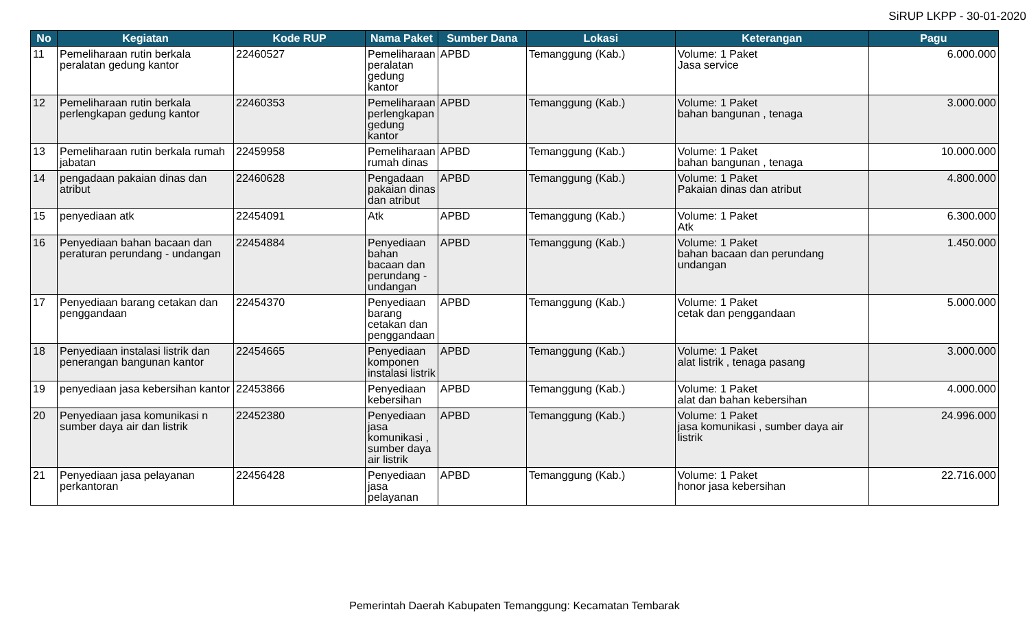SiRUP LKPP - 30-01-2020
| No | Kegiatan | Kode RUP | Nama Paket | Sumber Dana | Lokasi | Keterangan | Pagu |
| --- | --- | --- | --- | --- | --- | --- | --- |
| 11 | Pemeliharaan rutin berkala peralatan gedung kantor | 22460527 | Pemeliharaan peralatan gedung kantor | APBD | Temanggung (Kab.) | Volume: 1 Paket Jasa service | 6.000.000 |
| 12 | Pemeliharaan rutin berkala perlengkapan gedung kantor | 22460353 | Pemeliharaan perlengkapan gedung kantor | APBD | Temanggung (Kab.) | Volume: 1 Paket bahan bangunan , tenaga | 3.000.000 |
| 13 | Pemeliharaan rutin berkala rumah jabatan | 22459958 | Pemeliharaan rumah dinas | APBD | Temanggung (Kab.) | Volume: 1 Paket bahan bangunan , tenaga | 10.000.000 |
| 14 | pengadaan pakaian dinas dan atribut | 22460628 | Pengadaan pakaian dinas dan atribut | APBD | Temanggung (Kab.) | Volume: 1 Paket Pakaian dinas dan atribut | 4.800.000 |
| 15 | penyediaan atk | 22454091 | Atk | APBD | Temanggung (Kab.) | Volume: 1 Paket Atk | 6.300.000 |
| 16 | Penyediaan bahan bacaan dan peraturan perundang - undangan | 22454884 | Penyediaan bahan bacaan dan perundang - undangan | APBD | Temanggung (Kab.) | Volume: 1 Paket bahan bacaan dan perundang undangan | 1.450.000 |
| 17 | Penyediaan barang cetakan dan penggandaan | 22454370 | Penyediaan barang cetakan dan penggandaan | APBD | Temanggung (Kab.) | Volume: 1 Paket cetak dan penggandaan | 5.000.000 |
| 18 | Penyediaan instalasi listrik dan penerangan bangunan kantor | 22454665 | Penyediaan komponen instalasi listrik | APBD | Temanggung (Kab.) | Volume: 1 Paket alat listrik , tenaga pasang | 3.000.000 |
| 19 | penyediaan jasa kebersihan kantor | 22453866 | Penyediaan kebersihan | APBD | Temanggung (Kab.) | Volume: 1 Paket alat dan bahan kebersihan | 4.000.000 |
| 20 | Penyediaan jasa komunikasi n sumber daya air dan listrik | 22452380 | Penyediaan jasa komunikasi , sumber daya air listrik | APBD | Temanggung (Kab.) | Volume: 1 Paket jasa komunikasi , sumber daya air listrik | 24.996.000 |
| 21 | Penyediaan jasa pelayanan perkantoran | 22456428 | Penyediaan jasa pelayanan | APBD | Temanggung (Kab.) | Volume: 1 Paket honor jasa kebersihan | 22.716.000 |
Pemerintah Daerah Kabupaten Temanggung: Kecamatan Tembarak